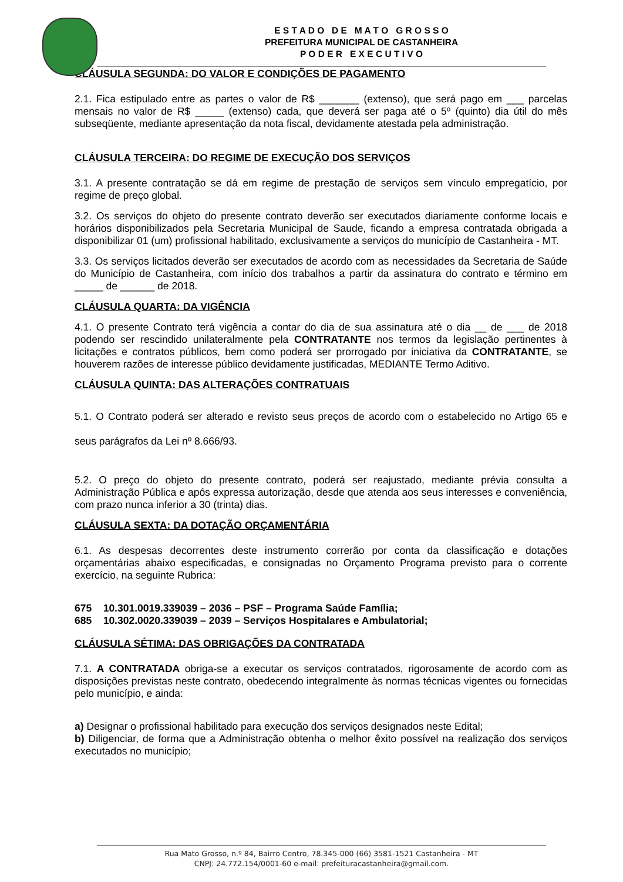E S T A D O D E M A T O G R O S S O
PREFEITURA MUNICIPAL DE CASTANHEIRA
P O D E R E X E C U T I V O
CLÁUSULA SEGUNDA: DO VALOR E CONDIÇÕES DE PAGAMENTO
2.1. Fica estipulado entre as partes o valor de R$ _______ (extenso), que será pago em ___ parcelas mensais no valor de R$ _____ (extenso) cada, que deverá ser paga até o 5º (quinto) dia útil do mês subseqüente, mediante apresentação da nota fiscal, devidamente atestada pela administração.
CLÁUSULA TERCEIRA: DO REGIME DE EXECUÇÃO DOS SERVIÇOS
3.1. A presente contratação se dá em regime de prestação de serviços sem vínculo empregatício, por regime de preço global.
3.2. Os serviços do objeto do presente contrato deverão ser executados diariamente conforme locais e horários disponibilizados pela Secretaria Municipal de Saude, ficando a empresa contratada obrigada a disponibilizar 01 (um) profissional habilitado, exclusivamente a serviços do município de Castanheira - MT.
3.3. Os serviços licitados deverão ser executados de acordo com as necessidades da Secretaria de Saúde do Município de Castanheira, com início dos trabalhos a partir da assinatura do contrato e término em _____ de ______ de 2018.
CLÁUSULA QUARTA: DA VIGÊNCIA
4.1. O presente Contrato terá vigência a contar do dia de sua assinatura até o dia __ de ___ de 2018 podendo ser rescindido unilateralmente pela CONTRATANTE nos termos da legislação pertinentes à licitações e contratos públicos, bem como poderá ser prorrogado por iniciativa da CONTRATANTE, se houverem razões de interesse público devidamente justificadas, MEDIANTE Termo Aditivo.
CLÁUSULA QUINTA: DAS ALTERAÇÕES CONTRATUAIS
5.1. O Contrato poderá ser alterado e revisto seus preços de acordo com o estabelecido no Artigo 65 e seus parágrafos da Lei nº 8.666/93.
5.2. O preço do objeto do presente contrato, poderá ser reajustado, mediante prévia consulta a Administração Pública e após expressa autorização, desde que atenda aos seus interesses e conveniência, com prazo nunca inferior a 30 (trinta) dias.
CLÁUSULA SEXTA: DA DOTAÇÃO ORÇAMENTÁRIA
6.1. As despesas decorrentes deste instrumento correrão por conta da classificação e dotações orçamentárias abaixo especificadas, e consignadas no Orçamento Programa previsto para o corrente exercício, na seguinte Rubrica:
675 10.301.0019.339039 – 2036 – PSF – Programa Saúde Família;
685 10.302.0020.339039 – 2039 – Serviços Hospitalares e Ambulatorial;
CLÁUSULA SÉTIMA: DAS OBRIGAÇÕES DA CONTRATADA
7.1. A CONTRATADA obriga-se a executar os serviços contratados, rigorosamente de acordo com as disposições previstas neste contrato, obedecendo integralmente às normas técnicas vigentes ou fornecidas pelo município, e ainda:
a) Designar o profissional habilitado para execução dos serviços designados neste Edital;
b) Diligenciar, de forma que a Administração obtenha o melhor êxito possível na realização dos serviços executados no município;
Rua Mato Grosso, n.º 84, Bairro Centro, 78.345-000 (66) 3581-1521 Castanheira - MT
CNPJ: 24.772.154/0001-60 e-mail: prefeituracastanheira@gmail.com.